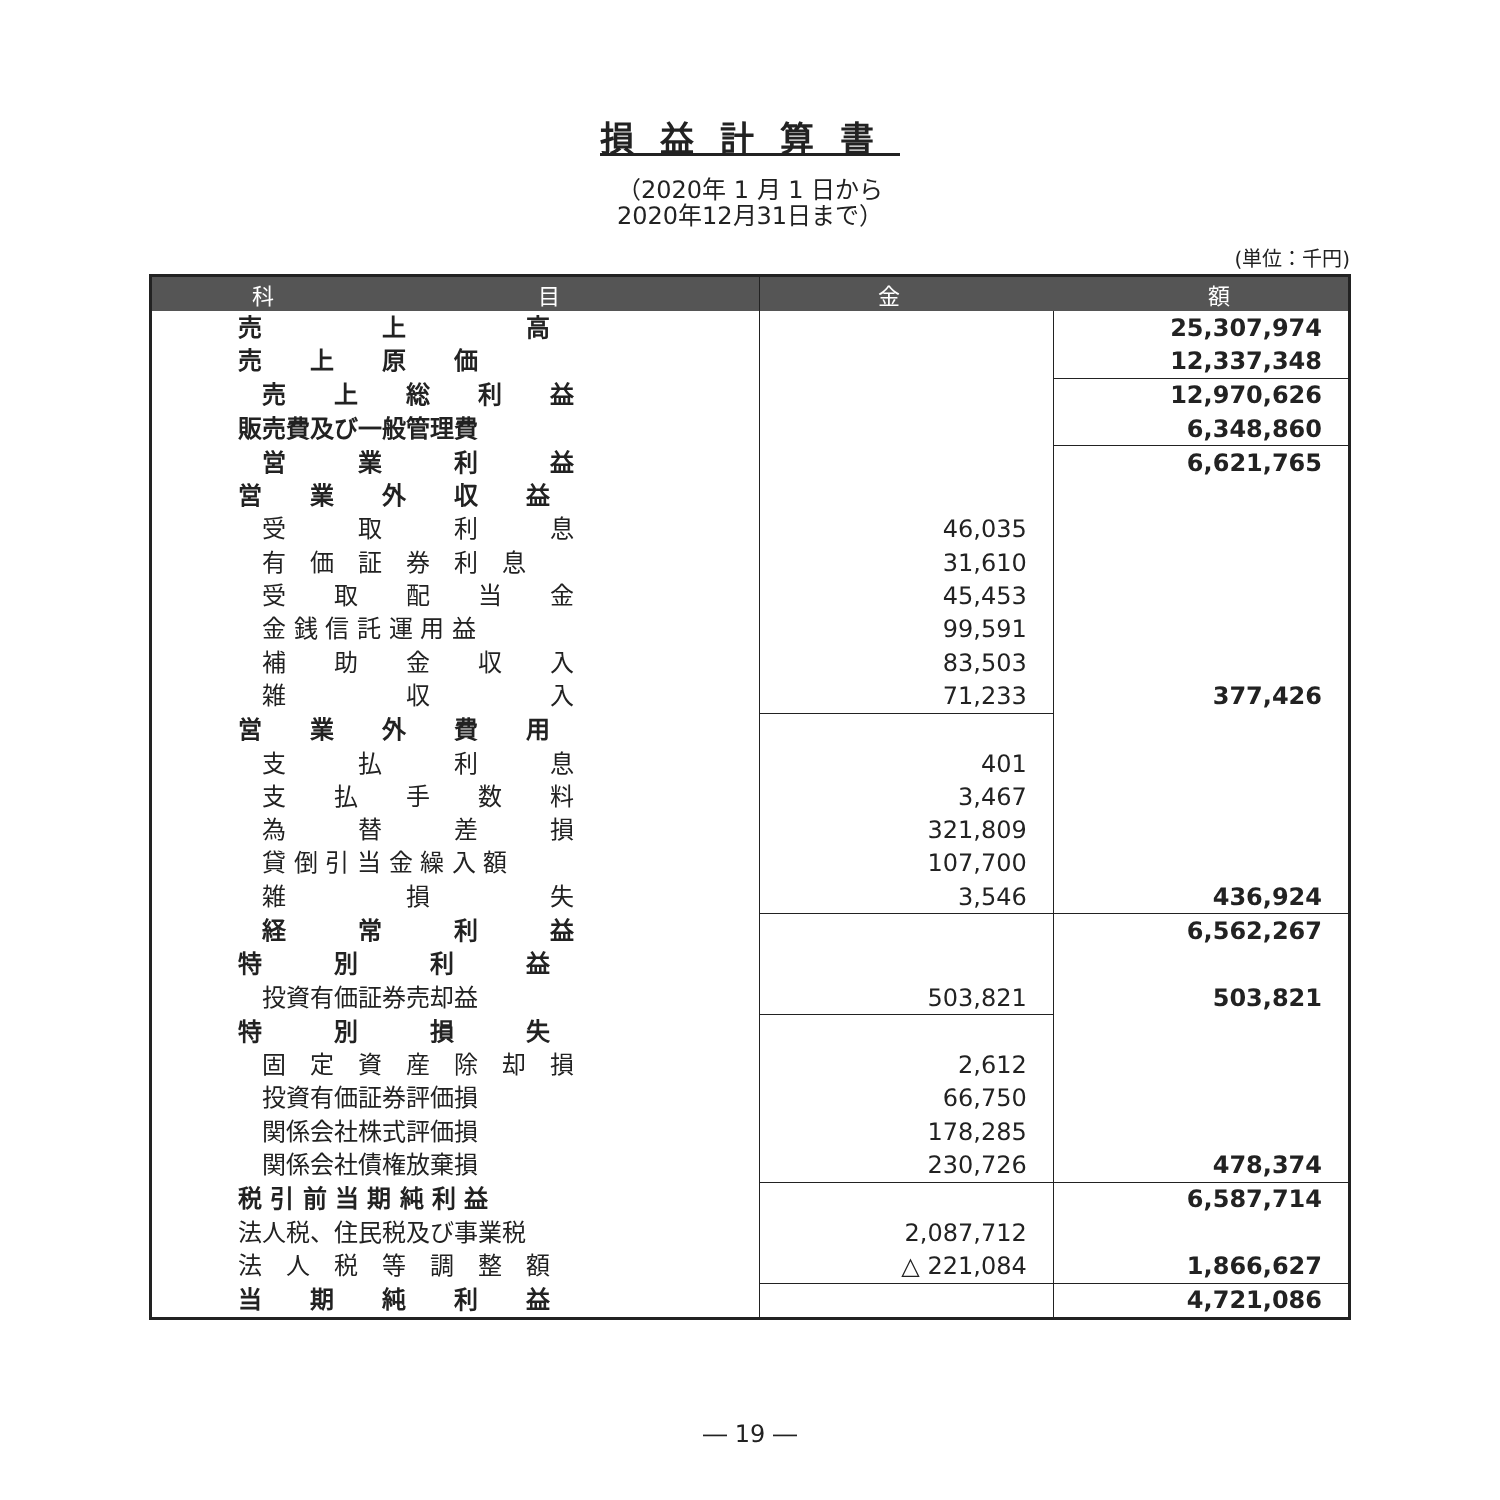損益計算書
（2020年 1 月 1 日から
2020年12月31日まで）
(単位：千円)
| 科 目 | 金 額 | |
| --- | --- | --- |
| 売 上 高 | | 25,307,974 |
| 売 上 原 価 | | 12,337,348 |
| 売 上 総 利 益 | | 12,970,626 |
| 販売費及び一般管理費 | | 6,348,860 |
| 営 業 利 益 | | 6,621,765 |
| 営 業 外 収 益 | | |
| 受 取 利 息 | 46,035 | |
| 有 価 証 券 利 息 | 31,610 | |
| 受 取 配 当 金 | 45,453 | |
| 金 銭 信 託 運 用 益 | 99,591 | |
| 補 助 金 収 入 | 83,503 | |
| 雑 収 入 | 71,233 | 377,426 |
| 営 業 外 費 用 | | |
| 支 払 利 息 | 401 | |
| 支 払 手 数 料 | 3,467 | |
| 為 替 差 損 | 321,809 | |
| 貸 倒 引 当 金 繰 入 額 | 107,700 | |
| 雑 損 失 | 3,546 | 436,924 |
| 経 常 利 益 | | 6,562,267 |
| 特 別 利 益 | | |
| 投資有価証券売却益 | 503,821 | 503,821 |
| 特 別 損 失 | | |
| 固 定 資 産 除 却 損 | 2,612 | |
| 投資有価証券評価損 | 66,750 | |
| 関係会社株式評価損 | 178,285 | |
| 関係会社債権放棄損 | 230,726 | 478,374 |
| 税 引 前 当 期 純 利 益 | | 6,587,714 |
| 法人税、住民税及び事業税 | 2,087,712 | |
| 法 人 税 等 調 整 額 | △ 221,084 | 1,866,627 |
| 当 期 純 利 益 | | 4,721,086 |
― 19 ―